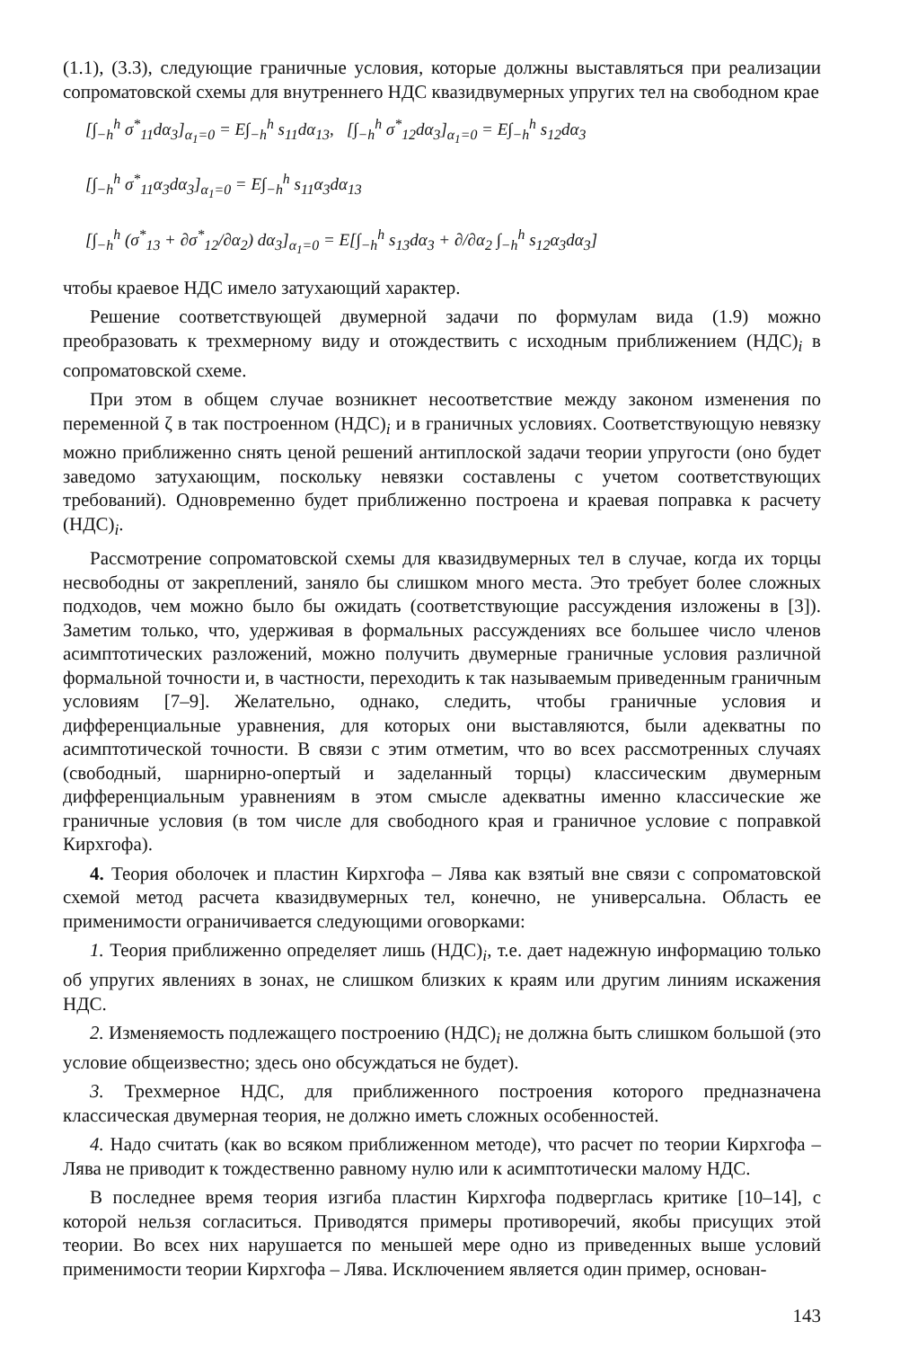(1.1), (3.3), следующие граничные условия, которые должны выставляться при реализации сопроматовской схемы для внутреннего НДС квазидвумерных упругих тел на свободном крае
[∫<sub>−h</sub><sup>h</sup> σ<sup>*</sup><sub>11</sub>dα<sub>3</sub>]<sub>α<sub>1</sub>=0</sub> = E∫<sub>−h</sub><sup>h</sup> s<sub>11</sub>dα<sub>13</sub>, [∫<sub>−h</sub><sup>h</sup> σ<sup>*</sup><sub>12</sub>dα<sub>3</sub>]<sub>α<sub>1</sub>=0</sub> = E∫<sub>−h</sub><sup>h</sup> s<sub>12</sub>dα<sub>3</sub>
[∫<sub>−h</sub><sup>h</sup> σ<sup>*</sup><sub>11</sub>α<sub>3</sub>dα<sub>3</sub>]<sub>α<sub>1</sub>=0</sub> = E∫<sub>−h</sub><sup>h</sup> s<sub>11</sub>α<sub>3</sub>dα<sub>13</sub>
[∫<sub>−h</sub><sup>h</sup> (σ<sup>*</sup><sub>13</sub> + ∂σ<sup>*</sup><sub>12</sub>/∂α<sub>2</sub>) dα<sub>3</sub>]<sub>α<sub>1</sub>=0</sub> = E[∫<sub>−h</sub><sup>h</sup> s<sub>13</sub>dα<sub>3</sub> + ∂/∂α<sub>2</sub> ∫<sub>−h</sub><sup>h</sup> s<sub>12</sub>α<sub>3</sub>dα<sub>3</sub>]
чтобы краевое НДС имело затухающий характер.
Решение соответствующей двумерной задачи по формулам вида (1.9) можно преобразовать к трехмерному виду и отождествить с исходным приближением (НДС)<sub>i</sub> в сопроматовской схеме.
При этом в общем случае возникнет несоответствие между законом изменения по переменной ζ в так построенном (НДС)<sub>i</sub> и в граничных условиях. Соответствующую невязку можно приближенно снять ценой решений антиплоской задачи теории упругости (оно будет заведомо затухающим, поскольку невязки составлены с учетом соответствующих требований). Одновременно будет приближенно построена и краевая поправка к расчету (НДС)<sub>i</sub>.
Рассмотрение сопроматовской схемы для квазидвумерных тел в случае, когда их торцы несвободны от закреплений, заняло бы слишком много места. Это требует более сложных подходов, чем можно было бы ожидать (соответствующие рассуждения изложены в [3]). Заметим только, что, удерживая в формальных рассуждениях все большее число членов асимптотических разложений, можно получить двумерные граничные условия различной формальной точности и, в частности, переходить к так называемым приведенным граничным условиям [7–9]. Желательно, однако, следить, чтобы граничные условия и дифференциальные уравнения, для которых они выставляются, были адекватны по асимптотической точности. В связи с этим отметим, что во всех рассмотренных случаях (свободный, шарнирно-опертый и заделанный торцы) классическим двумерным дифференциальным уравнениям в этом смысле адекватны именно классические же граничные условия (в том числе для свободного края и граничное условие с поправкой Кирхгофа).
4. Теория оболочек и пластин Кирхгофа – Лява как взятый вне связи с сопроматовской схемой метод расчета квазидвумерных тел, конечно, не универсальна. Область ее применимости ограничивается следующими оговорками:
1. Теория приближенно определяет лишь (НДС)<sub>i</sub>, т.е. дает надежную информацию только об упругих явлениях в зонах, не слишком близких к краям или другим линиям искажения НДС.
2. Изменяемость подлежащего построению (НДС)<sub>i</sub> не должна быть слишком большой (это условие общеизвестно; здесь оно обсуждаться не будет).
3. Трехмерное НДС, для приближенного построения которого предназначена классическая двумерная теория, не должно иметь сложных особенностей.
4. Надо считать (как во всяком приближенном методе), что расчет по теории Кирхгофа – Лява не приводит к тождественно равному нулю или к асимптотически малому НДС.
В последнее время теория изгиба пластин Кирхгофа подверглась критике [10–14], с которой нельзя согласиться. Приводятся примеры противоречий, якобы присущих этой теории. Во всех них нарушается по меньшей мере одно из приведенных выше условий применимости теории Кирхгофа – Лява. Исключением является один пример, основан-
143